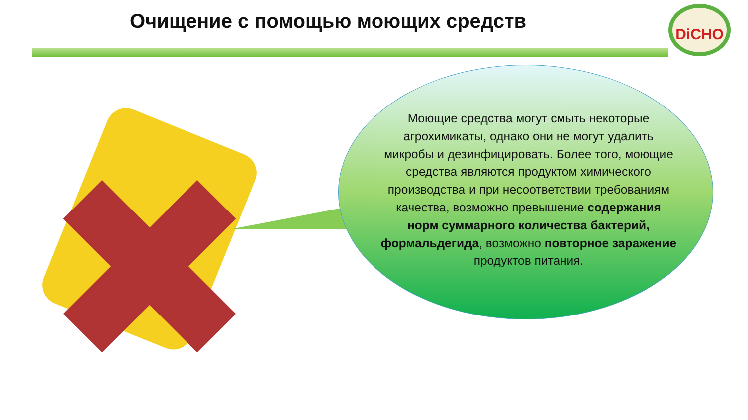Очищение с помощью моющих средств
DiCHO
Моющие средства могут смыть некоторые агрохимикаты, однако они не могут удалить микробы и дезинфицировать. Более того, моющие средства являются продуктом химического производства и при несоответствии требованиям качества, возможно превышение содержания норм суммарного количества бактерий, формальдегида, возможно повторное заражение продуктов питания.